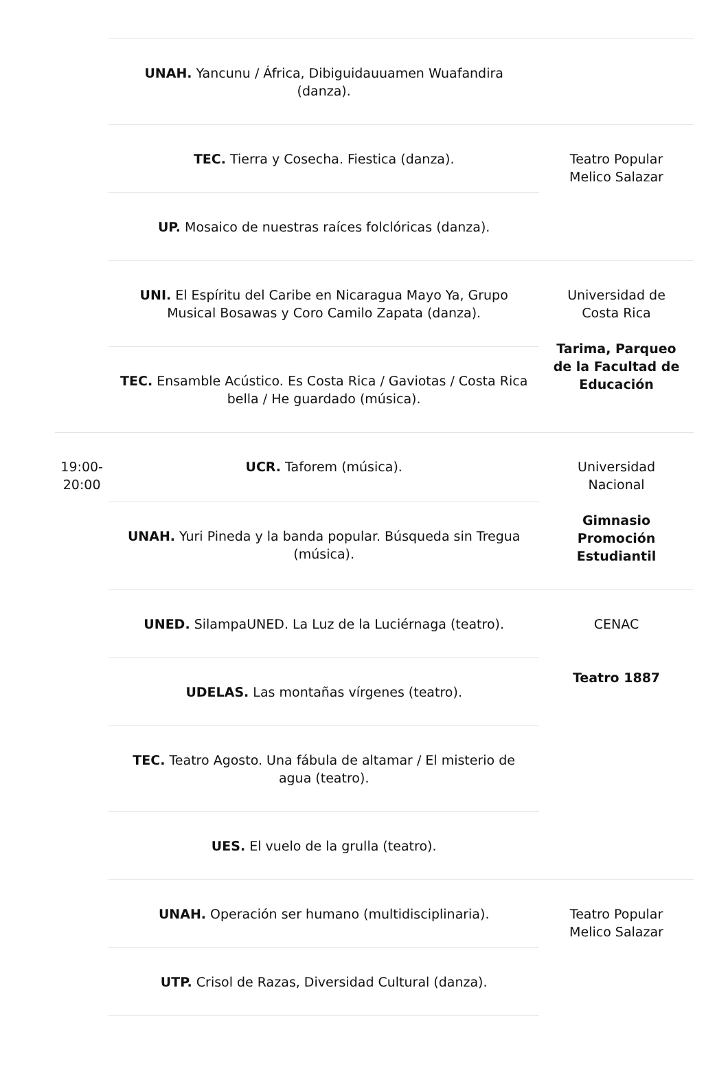| | UNAH. Yancunu / África, Dibiguidauuamen Wuafandira (danza). | |
| | TEC. Tierra y Cosecha. Fiestica (danza). | Teatro Popular Melico Salazar |
| | UP. Mosaico de nuestras raíces folclóricas (danza). | |
| | UNI. El Espíritu del Caribe en Nicaragua Mayo Ya, Grupo Musical Bosawas y Coro Camilo Zapata (danza). | Universidad de Costa Rica Tarima, Parqueo de la Facultad de Educación |
| | TEC. Ensamble Acústico. Es Costa Rica / Gaviotas / Costa Rica bella / He guardado (música). | |
| 19:00-20:00 | UCR. Taforem (música). | Universidad Nacional Gimnasio Promoción Estudiantil |
| | UNAH. Yuri Pineda y la banda popular. Búsqueda sin Tregua (música). | |
| | UNED. SilampaUNED. La Luz de la Luciérnaga (teatro). | CENAC Teatro 1887 |
| | UDELAS. Las montañas vírgenes (teatro). | |
| | TEC. Teatro Agosto. Una fábula de altamar / El misterio de agua (teatro). | |
| | UES. El vuelo de la grulla (teatro). | |
| | UNAH. Operación ser humano (multidisciplinaria). | Teatro Popular Melico Salazar |
| | UTP. Crisol de Razas, Diversidad Cultural (danza). | |